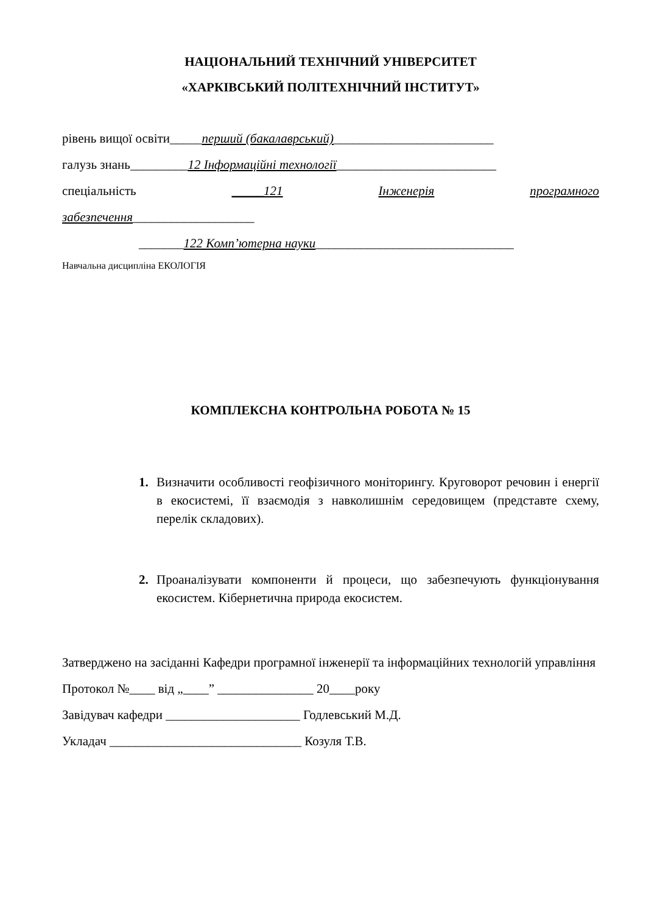НАЦІОНАЛЬНИЙ ТЕХНІЧНИЙ УНІВЕРСИТЕТ
«ХАРКІВСЬКИЙ ПОЛІТЕХНІЧНИЙ ІНСТИТУТ»
рівень вищої освіти_____перший (бакалаврський)_________________________
галузь знань_________12 Інформаційні технології_________________________
спеціальність _____121 Інженерія програмного
забезпечення___________________
_______122 Комп’ютерна науки_______________________________
Навчальна дисципліна ЕКОЛОГІЯ
КОМПЛЕКСНА КОНТРОЛЬНА РОБОТА № 15
1. Визначити особливості геофізичного моніторингу. Круговорот речовин і енергії в екосистемі, її взаємодія з навколишнім середовищем (представте схему, перелік складових).
2. Проаналізувати компоненти й процеси, що забезпечують функціонування екосистем. Кібернетична природа екосистем.
Затверджено на засіданні Кафедри програмної інженерії та інформаційних технологій управління
Протокол №____ від „____” _______________ 20____року
Завідувач кафедри _____________________ Годлевський М.Д.
Укладач ______________________________ Козуля Т.В.